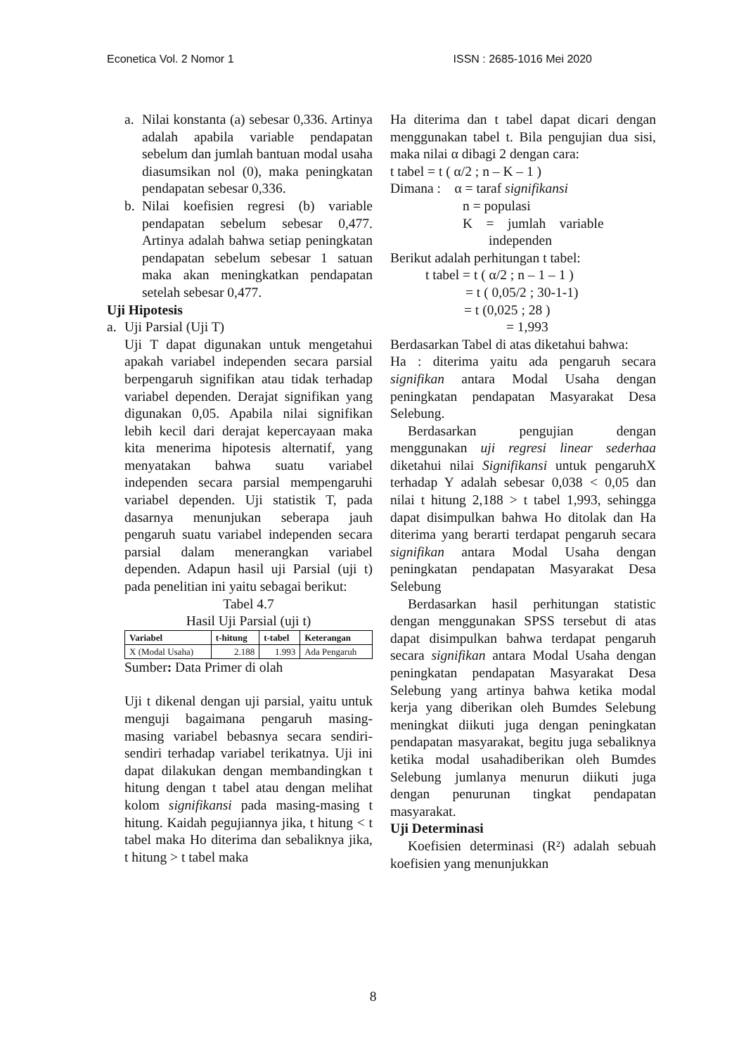Econetica Vol. 2 Nomor 1 ISSN : 2685-1016 Mei 2020
a. Nilai konstanta (a) sebesar 0,336. Artinya adalah apabila variable pendapatan sebelum dan jumlah bantuan modal usaha diasumsikan nol (0), maka peningkatan pendapatan sebesar 0,336.
b. Nilai koefisien regresi (b) variable pendapatan sebelum sebesar 0,477. Artinya adalah bahwa setiap peningkatan pendapatan sebelum sebesar 1 satuan maka akan meningkatkan pendapatan setelah sebesar 0,477.
Uji Hipotesis
a. Uji Parsial (Uji T)
Uji T dapat digunakan untuk mengetahui apakah variabel independen secara parsial berpengaruh signifikan atau tidak terhadap variabel dependen. Derajat signifikan yang digunakan 0,05. Apabila nilai signifikan lebih kecil dari derajat kepercayaan maka kita menerima hipotesis alternatif, yang menyatakan bahwa suatu variabel independen secara parsial mempengaruhi variabel dependen. Uji statistik T, pada dasarnya menunjukan seberapa jauh pengaruh suatu variabel independen secara parsial dalam menerangkan variabel dependen. Adapun hasil uji Parsial (uji t) pada penelitian ini yaitu sebagai berikut:
Tabel 4.7
Hasil Uji Parsial (uji t)
| Variabel | t-hitung | t-tabel | Keterangan |
| --- | --- | --- | --- |
| X (Modal Usaha) | 2.188 | 1.993 | Ada Pengaruh |
Sumber: Data Primer di olah
Uji t dikenal dengan uji parsial, yaitu untuk menguji bagaimana pengaruh masing-masing variabel bebasnya secara sendiri-sendiri terhadap variabel terikatnya. Uji ini dapat dilakukan dengan membandingkan t hitung dengan t tabel atau dengan melihat kolom signifikansi pada masing-masing t hitung. Kaidah pegujiannya jika, t hitung < t tabel maka Ho diterima dan sebaliknya jika, t hitung > t tabel maka
Ha diterima dan t tabel dapat dicari dengan menggunakan tabel t. Bila pengujian dua sisi, maka nilai α dibagi 2 dengan cara:
t tabel = t ( α/2 ; n – K – 1 )
Dimana : α = taraf signifikansi
n = populasi
K = jumlah variable
independen
Berikut adalah perhitungan t tabel:
t tabel = t ( α/2 ; n – 1 – 1 )
= t ( 0,05/2 ; 30-1-1)
= t (0,025 ; 28 )
= 1,993
Berdasarkan Tabel di atas diketahui bahwa:
Ha : diterima yaitu ada pengaruh secara signifikan antara Modal Usaha dengan peningkatan pendapatan Masyarakat Desa Selebung.
Berdasarkan pengujian dengan menggunakan uji regresi linear sederhaa diketahui nilai Signifikansi untuk pengaruhX terhadap Y adalah sebesar 0,038 < 0,05 dan nilai t hitung 2,188 > t tabel 1,993, sehingga dapat disimpulkan bahwa Ho ditolak dan Ha diterima yang berarti terdapat pengaruh secara signifikan antara Modal Usaha dengan peningkatan pendapatan Masyarakat Desa Selebung
Berdasarkan hasil perhitungan statistic dengan menggunakan SPSS tersebut di atas dapat disimpulkan bahwa terdapat pengaruh secara signifikan antara Modal Usaha dengan peningkatan pendapatan Masyarakat Desa Selebung yang artinya bahwa ketika modal kerja yang diberikan oleh Bumdes Selebung meningkat diikuti juga dengan peningkatan pendapatan masyarakat, begitu juga sebaliknya ketika modal usahadiberikan oleh Bumdes Selebung jumlanya menurun diikuti juga dengan penurunan tingkat pendapatan masyarakat.
Uji Determinasi
Koefisien determinasi (R²) adalah sebuah koefisien yang menunjukkan
8